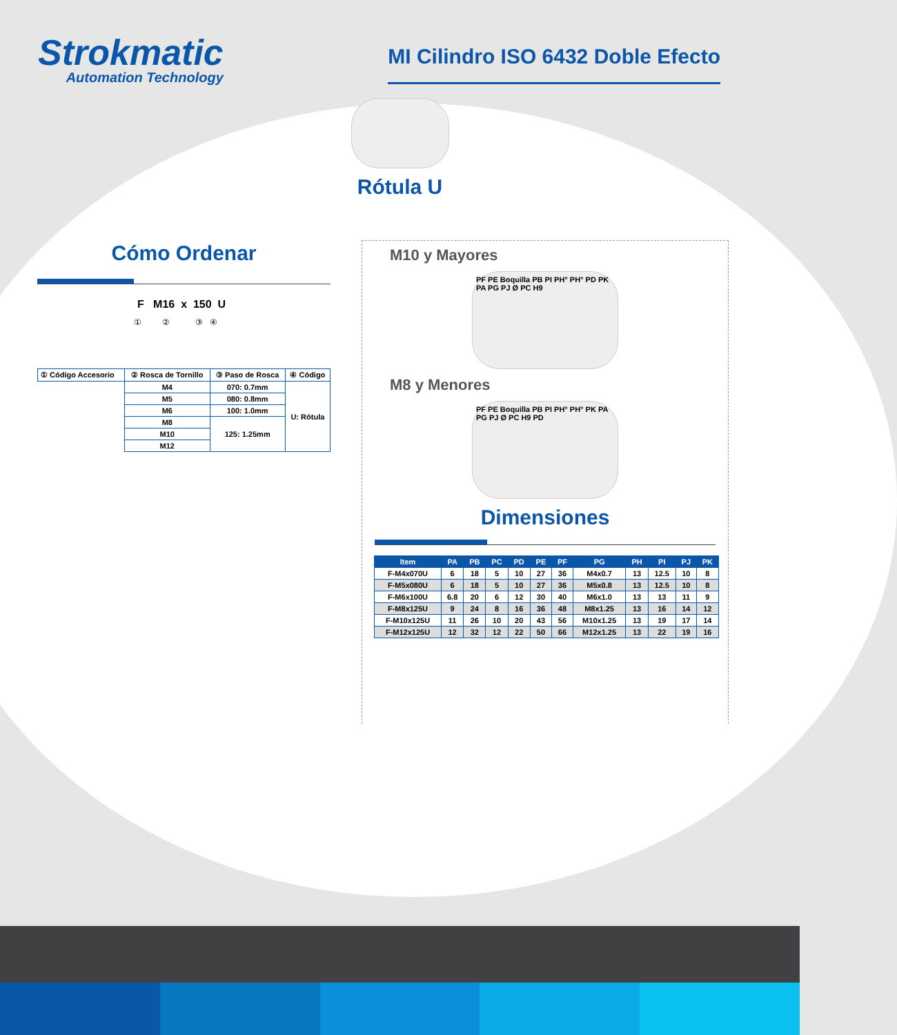Strokmatic
Automation Technology
MI Cilindro ISO 6432 Doble Efecto
Rótula U
Cómo Ordenar
F M16 x 150 U
① ② ③ ④
| ① Código Accesorio | ② Rosca de Tornillo | ③ Paso de Rosca | ④ Código |
| | M4 | 070: 0.7mm | U: Rótula |
| | M5 | 080: 0.8mm | |
| | M6 | 100: 1.0mm | |
| | M8 | 125: 1.25mm | |
| | M10 | | |
| | M12 | | |
M10 y Mayores
PF PE Boquilla PB PI PH° PH° PD PK PA PG PJ Ø PC H9
M8 y Menores
PF PE Boquilla PB PI PH° PH° PK PA PG PJ Ø PC H9 PD
Dimensiones
| Item | PA | PB | PC | PD | PE | PF | PG | PH | PI | PJ | PK |
| --- | --- | --- | --- | --- | --- | --- | --- | --- | --- | --- | --- |
| F-M4x070U | 6 | 18 | 5 | 10 | 27 | 36 | M4x0.7 | 13 | 12.5 | 10 | 8 |
| F-M5x080U | 6 | 18 | 5 | 10 | 27 | 36 | M5x0.8 | 13 | 12.5 | 10 | 8 |
| F-M6x100U | 6.8 | 20 | 6 | 12 | 30 | 40 | M6x1.0 | 13 | 13 | 11 | 9 |
| F-M8x125U | 9 | 24 | 8 | 16 | 36 | 48 | M8x1.25 | 13 | 16 | 14 | 12 |
| F-M10x125U | 11 | 26 | 10 | 20 | 43 | 56 | M10x1.25 | 13 | 19 | 17 | 14 |
| F-M12x125U | 12 | 32 | 12 | 22 | 50 | 66 | M12x1.25 | 13 | 22 | 19 | 16 |